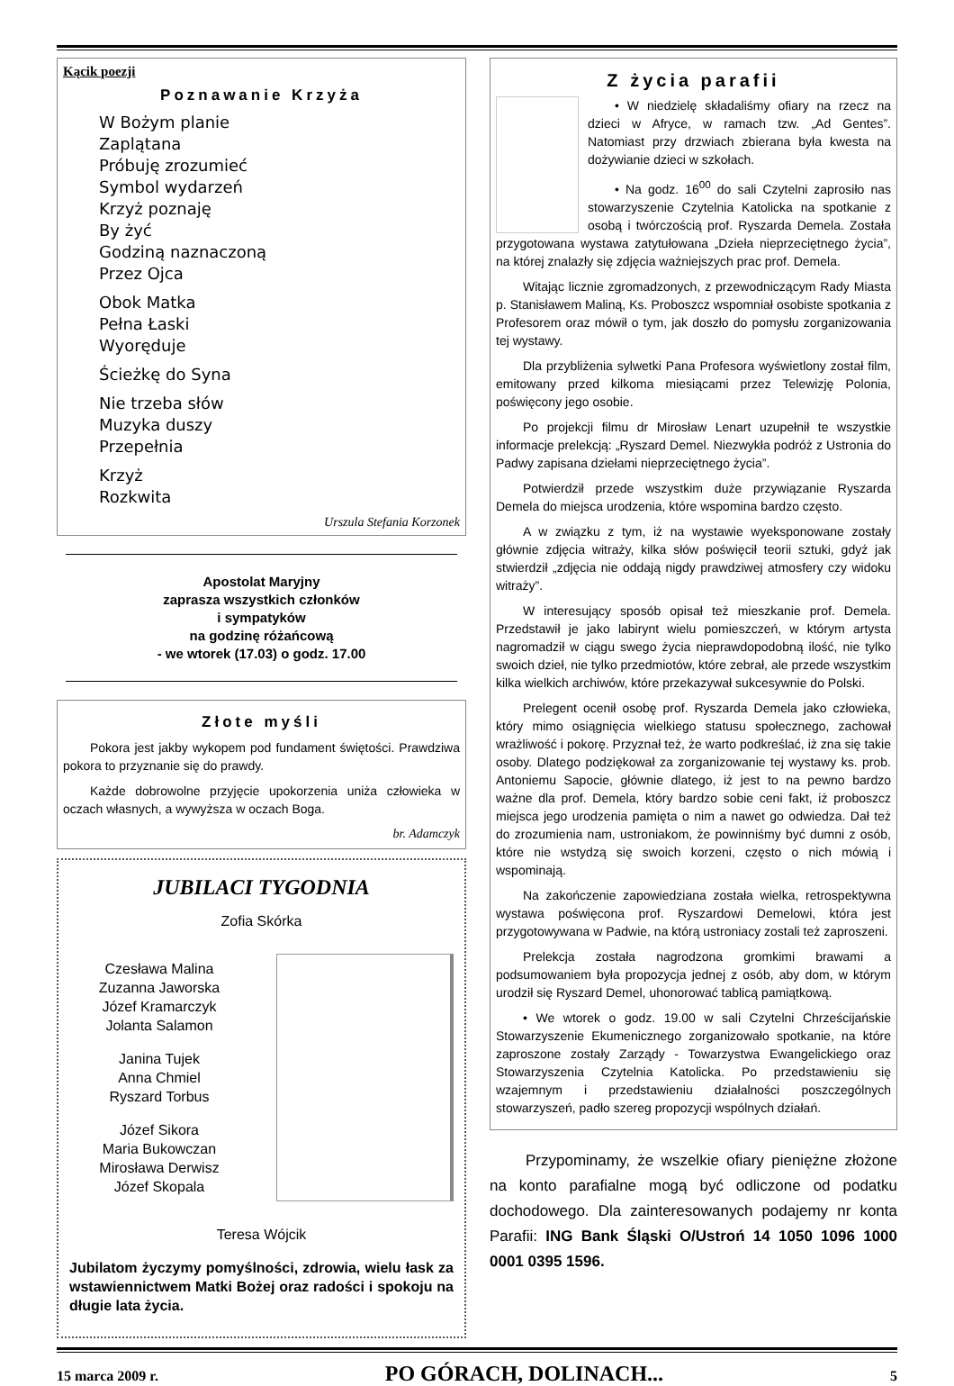Kącik poezji
Poznawanie Krzyża
W Bożym planie
Zaplątana
Próbuję zrozumieć
Symbol wydarzeń
Krzyż poznaję
By żyć
Godziną naznaczoną
Przez Ojca
Obok Matka
Pełna Łaski
Wyoręduje
Ścieżkę do Syna
Nie trzeba słów
Muzyka duszy
Przepełnia
Krzyż
Rozkwita
Urszula Stefania Korzonek
Apostolat Maryjny
zaprasza wszystkich członków
i sympatyków
na godzinę różańcową
- we wtorek (17.03) o godz. 17.00
Złote myśli
Pokora jest jakby wykopem pod fundament świętości. Prawdziwa pokora to przyznanie się do prawdy.
Każde dobrowolne przyjęcie upokorzenia uniża człowieka w oczach własnych, a wywyższa w oczach Boga.
br. Adamczyk
JUBILACI TYGODNIA
Zofia Skórka
Czesława Malina
Zuzanna Jaworska
Józef Kramarczyk
Jolanta Salamon
Janina Tujek
Anna Chmiel
Ryszard Torbus
Józef Sikora
Maria Bukowczan
Mirosława Derwisz
Józef Skopala
Teresa Wójcik
Jubilatom życzymy pomyślności, zdrowia, wielu łask za wstawiennictwem Matki Bożej oraz radości i spokoju na długie lata życia.
Z życia parafii
• W niedzielę składaliśmy ofiary na rzecz na dzieci w Afryce, w ramach tzw. „Ad Gentes”. Natomiast przy drzwiach zbierana była kwesta na dożywianie dzieci w szkołach.
• Na godz. 16<sup>00</sup> do sali Czytelni zaprosiło nas stowarzyszenie Czytelnia Katolicka na spotkanie z osobą i twórczością prof. Ryszarda Demela. Została przygotowana wystawa zatytułowana „Dzieła nieprzeciętnego życia”, na której znalazły się zdjęcia ważniejszych prac prof. Demela.
Witając licznie zgromadzonych, z przewodniczącym Rady Miasta p. Stanisławem Maliną, Ks. Proboszcz wspomniał osobiste spotkania z Profesorem oraz mówił o tym, jak doszło do pomysłu zorganizowania tej wystawy.
Dla przybliżenia sylwetki Pana Profesora wyświetlony został film, emitowany przed kilkoma miesiącami przez Telewizję Polonia, poświęcony jego osobie.
Po projekcji filmu dr Mirosław Lenart uzupełnił te wszystkie informacje prelekcją: „Ryszard Demel. Niezwykła podróż z Ustronia do Padwy zapisana dziełami nieprzeciętnego życia”.
Potwierdził przede wszystkim duże przywiązanie Ryszarda Demela do miejsca urodzenia, które wspomina bardzo często.
A w związku z tym, iż na wystawie wyeksponowane zostały głównie zdjęcia witraży, kilka słów poświęcił teorii sztuki, gdyż jak stwierdził „zdjęcia nie oddają nigdy prawdziwej atmosfery czy widoku witraży”.
W interesujący sposób opisał też mieszkanie prof. Demela. Przedstawił je jako labirynt wielu pomieszczeń, w którym artysta nagromadził w ciągu swego życia nieprawdopodobną ilość, nie tylko swoich dzieł, nie tylko przedmiotów, które zebrał, ale przede wszystkim kilka wielkich archiwów, które przekazywał sukcesywnie do Polski.
Prelegent ocenił osobę prof. Ryszarda Demela jako człowieka, który mimo osiągnięcia wielkiego statusu społecznego, zachował wrażliwość i pokorę. Przyznał też, że warto podkreślać, iż zna się takie osoby. Dlatego podziękował za zorganizowanie tej wystawy ks. prob. Antoniemu Sapocie, głównie dlatego, iż jest to na pewno bardzo ważne dla prof. Demela, który bardzo sobie ceni fakt, iż proboszcz miejsca jego urodzenia pamięta o nim a nawet go odwiedza. Dał też do zrozumienia nam, ustroniakom, że powinniśmy być dumni z osób, które nie wstydzą się swoich korzeni, często o nich mówią i wspominają.
Na zakończenie zapowiedziana została wielka, retrospektywna wystawa poświęcona prof. Ryszardowi Demelowi, która jest przygotowywana w Padwie, na którą ustroniacy zostali też zaproszeni.
Prelekcja została nagrodzona gromkimi brawami a podsumowaniem była propozycja jednej z osób, aby dom, w którym urodził się Ryszard Demel, uhonorować tablicą pamiątkową.
• We wtorek o godz. 19.00 w sali Czytelni Chrześcijańskie Stowarzyszenie Ekumenicznego zorganizowało spotkanie, na które zaproszone zostały Zarządy - Towarzystwa Ewangelickiego oraz Stowarzyszenia Czytelnia Katolicka. Po przedstawieniu się wzajemnym i przedstawieniu działalności poszczególnych stowarzyszeń, padło szereg propozycji wspólnych działań.
Przypominamy, że wszelkie ofiary pieniężne złożone na konto parafialne mogą być odliczone od podatku dochodowego. Dla zainteresowanych podajemy nr konta Parafii: ING Bank Śląski O/Ustroń 14 1050 1096 1000 0001 0395 1596.
15 marca 2009 r. PO GÓRACH, DOLINACH... 5